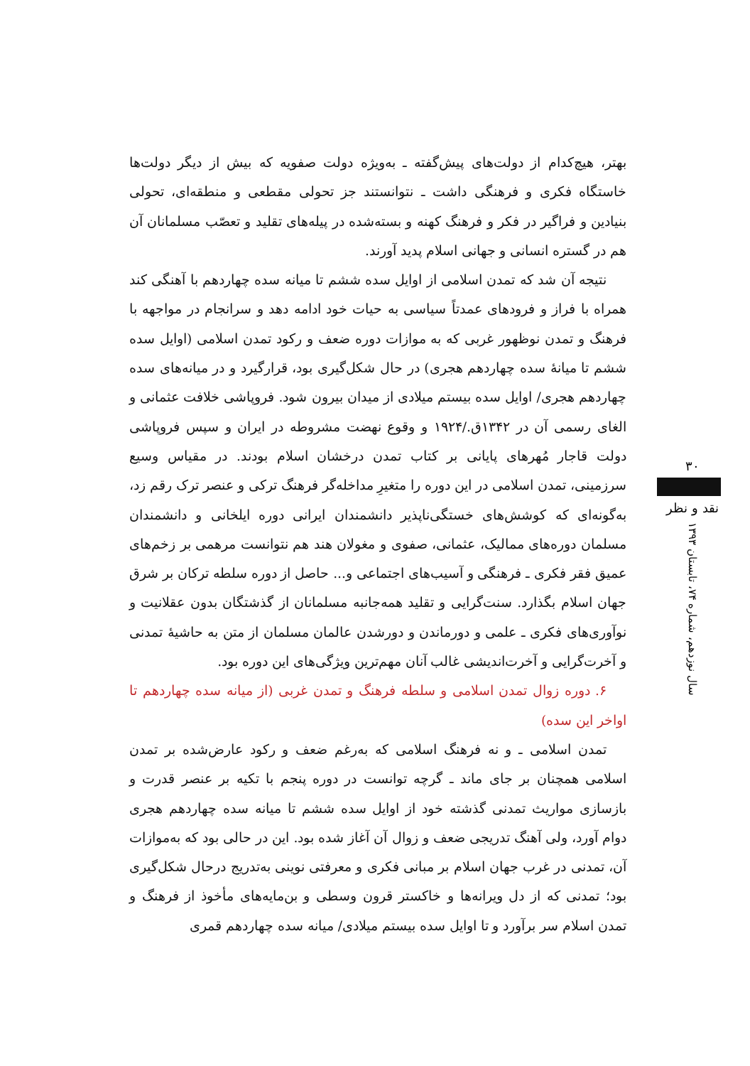بهتر، هیچ‌کدام از دولت‌های پیش‌گفته ـ به‌ویژه دولت صفویه که بیش از دیگر دولت‌ها خاستگاه فکری و فرهنگی داشت ـ نتوانستند جز تحولی مقطعی و منطقه‌ای، تحولی بنیادین و فراگیر در فکر و فرهنگ کهنه و بسته‌شده در پیله‌های تقلید و تعصّب مسلمانان آن هم در گستره انسانی و جهانی اسلام پدید آورند.
نتیجه آن شد که تمدن اسلامی از اوایل سده ششم تا میانه سده چهاردهم با آهنگی کند همراه با فراز و فرودهای عمدتاً سیاسی به حیات خود ادامه دهد و سرانجام در مواجهه با فرهنگ و تمدن نوظهور غربی که به موازات دوره ضعف و رکود تمدن اسلامی (اوایل سده ششم تا میانهٔ سده چهاردهم هجری) در حال شکل‌گیری بود، قرارگیرد و در میانه‌های سده چهاردهم هجری/ اوایل سده بیستم میلادی از میدان بیرون شود. فروپاشی خلافت عثمانی و الغای رسمی آن در ۱۳۴۲ق./۱۹۲۴ و وقوع نهضت مشروطه در ایران و سپس فروپاشی دولت قاجار مُهرهای پایانی بر کتاب تمدن درخشان اسلام بودند. در مقیاس وسیع سرزمینی، تمدن اسلامی در این دوره را متغیرِ مداخله‌گر فرهنگ ترکی و عنصر ترک رقم زد، به‌گونه‌ای که کوشش‌های خستگی‌ناپذیر دانشمندان ایرانی دوره ایلخانی و دانشمندان مسلمان دوره‌های ممالیک، عثمانی، صفوی و مغولان هند هم نتوانست مرهمی بر زخم‌های عمیق فقر فکری ـ فرهنگی و آسیب‌های اجتماعی و... حاصل از دوره سلطه ترکان بر شرق جهان اسلام بگذارد. سنت‌گرایی و تقلید همه‌جانبه مسلمانان از گذشتگان بدون عقلانیت و نوآوری‌های فکری ـ علمی و دورماندن و دورشدن عالمان مسلمان از متن به حاشیهٔ تمدنی و آخرت‌گرایی و آخرت‌اندیشی غالب آنان مهم‌ترین ویژگی‌های این دوره بود.
۶. دوره زوال تمدن اسلامی و سلطه فرهنگ و تمدن غربی (از میانه سده چهاردهم تا اواخر این سده)
تمدن اسلامی ـ و نه فرهنگ اسلامی که به‌رغم ضعف و رکود عارض‌شده بر تمدن اسلامی همچنان بر جای ماند ـ گرچه توانست در دوره پنجم با تکیه بر عنصر قدرت و بازسازی مواریث تمدنی گذشته خود از اوایل سده ششم تا میانه سده چهاردهم هجری دوام آورد، ولی آهنگ تدریجی ضعف و زوال آن آغاز شده بود. این در حالی بود که به‌موازات آن، تمدنی در غرب جهان اسلام بر مبانی فکری و معرفتی نوینی به‌تدریج درحال شکل‌گیری بود؛ تمدنی که از دل ویرانه‌ها و خاکستر قرون وسطی و بن‌مایه‌های مأخوذ از فرهنگ و تمدن اسلام سر برآورد و تا اوایل سده بیستم میلادی/ میانه سده چهاردهم قمری
۳۰
نقد و نظر
سال نوزدهم، شماره ۷۴، تابستان ۱۳۹۳